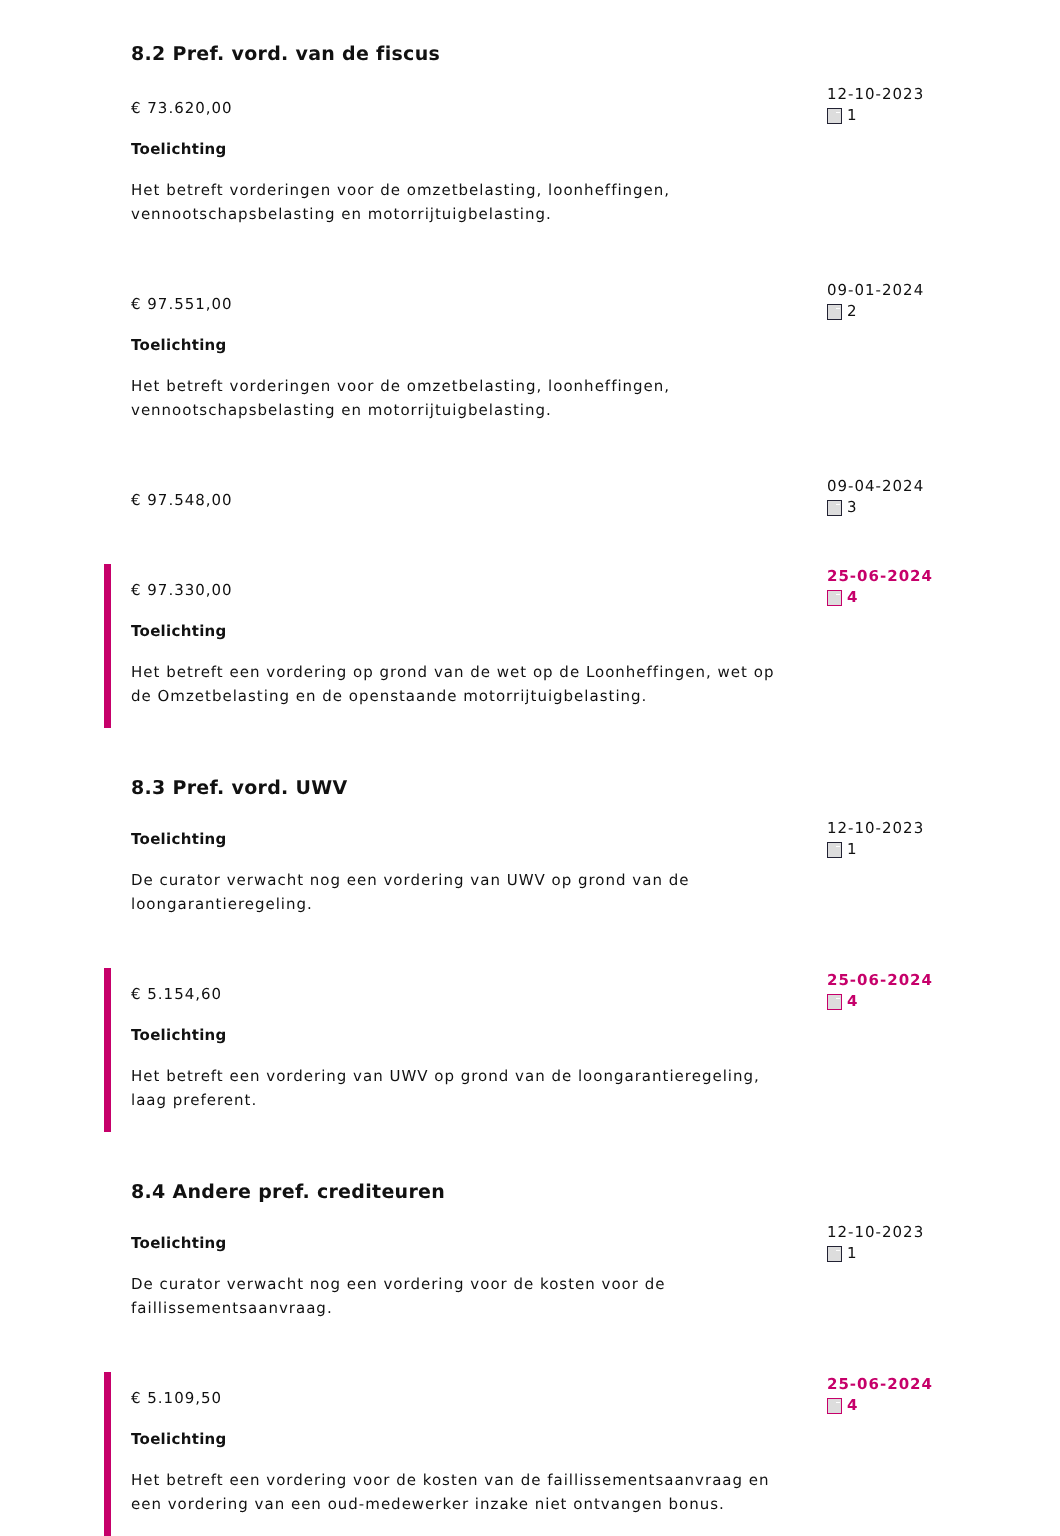8.2 Pref. vord. van de fiscus
€ 73.620,00
Toelichting
Het betreft vorderingen voor de omzetbelasting, loonheffingen, vennootschapsbelasting en motorrijtuigbelasting.
12-10-2023
1
€ 97.551,00
Toelichting
Het betreft vorderingen voor de omzetbelasting, loonheffingen, vennootschapsbelasting en motorrijtuigbelasting.
09-01-2024
2
€ 97.548,00
09-04-2024
3
€ 97.330,00
Toelichting
Het betreft een vordering op grond van de wet op de Loonheffingen, wet op de Omzetbelasting en de openstaande motorrijtuigbelasting.
25-06-2024
4
8.3 Pref. vord. UWV
Toelichting
De curator verwacht nog een vordering van UWV op grond van de loongarantieregeling.
12-10-2023
1
€ 5.154,60
Toelichting
Het betreft een vordering van UWV op grond van de loongarantieregeling, laag preferent.
25-06-2024
4
8.4 Andere pref. crediteuren
Toelichting
De curator verwacht nog een vordering voor de kosten voor de faillissementsaanvraag.
12-10-2023
1
€ 5.109,50
Toelichting
Het betreft een vordering voor de kosten van de faillissementsaanvraag en een vordering van een oud-medewerker inzake niet ontvangen bonus.
25-06-2024
4